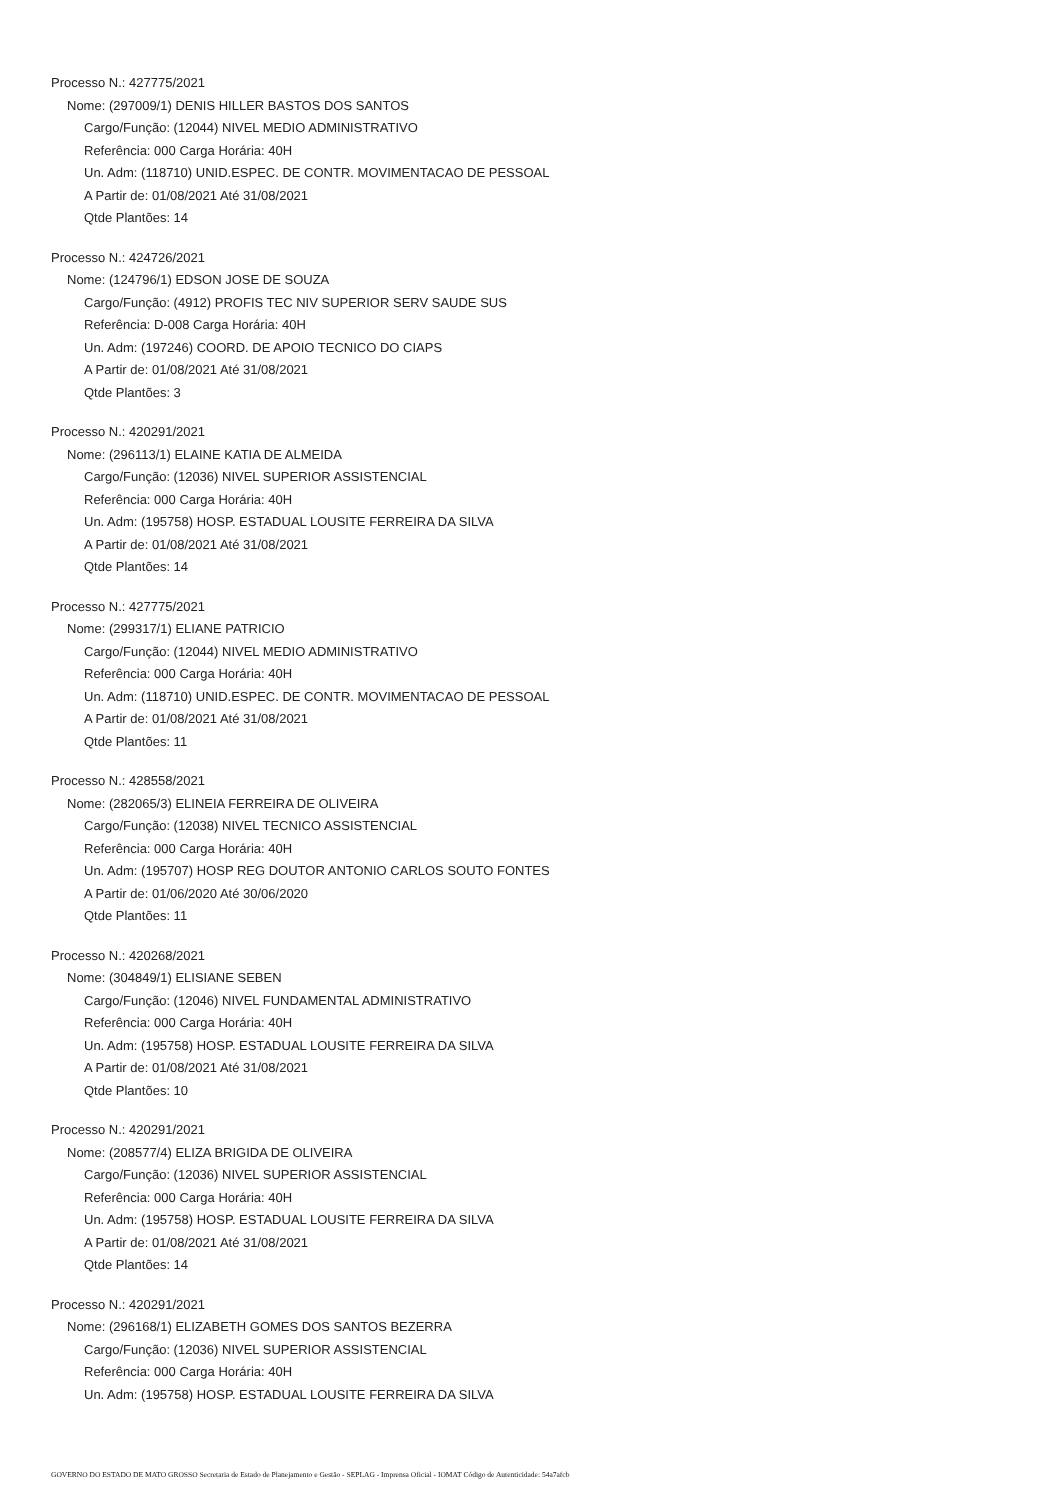Processo N.: 427775/2021
Nome: (297009/1) DENIS HILLER BASTOS DOS SANTOS
Cargo/Função: (12044) NIVEL MEDIO ADMINISTRATIVO
Referência: 000 Carga Horária: 40H
Un. Adm: (118710) UNID.ESPEC. DE CONTR. MOVIMENTACAO DE PESSOAL
A Partir de: 01/08/2021 Até 31/08/2021
Qtde Plantões: 14
Processo N.: 424726/2021
Nome: (124796/1) EDSON JOSE DE SOUZA
Cargo/Função: (4912) PROFIS TEC NIV SUPERIOR SERV SAUDE SUS
Referência: D-008 Carga Horária: 40H
Un. Adm: (197246) COORD. DE APOIO TECNICO DO CIAPS
A Partir de: 01/08/2021 Até 31/08/2021
Qtde Plantões: 3
Processo N.: 420291/2021
Nome: (296113/1) ELAINE KATIA DE ALMEIDA
Cargo/Função: (12036) NIVEL SUPERIOR ASSISTENCIAL
Referência: 000 Carga Horária: 40H
Un. Adm: (195758) HOSP. ESTADUAL LOUSITE FERREIRA DA SILVA
A Partir de: 01/08/2021 Até 31/08/2021
Qtde Plantões: 14
Processo N.: 427775/2021
Nome: (299317/1) ELIANE PATRICIO
Cargo/Função: (12044) NIVEL MEDIO ADMINISTRATIVO
Referência: 000 Carga Horária: 40H
Un. Adm: (118710) UNID.ESPEC. DE CONTR. MOVIMENTACAO DE PESSOAL
A Partir de: 01/08/2021 Até 31/08/2021
Qtde Plantões: 11
Processo N.: 428558/2021
Nome: (282065/3) ELINEIA FERREIRA DE OLIVEIRA
Cargo/Função: (12038) NIVEL TECNICO ASSISTENCIAL
Referência: 000 Carga Horária: 40H
Un. Adm: (195707) HOSP REG DOUTOR ANTONIO CARLOS SOUTO FONTES
A Partir de: 01/06/2020 Até 30/06/2020
Qtde Plantões: 11
Processo N.: 420268/2021
Nome: (304849/1) ELISIANE SEBEN
Cargo/Função: (12046) NIVEL FUNDAMENTAL ADMINISTRATIVO
Referência: 000 Carga Horária: 40H
Un. Adm: (195758) HOSP. ESTADUAL LOUSITE FERREIRA DA SILVA
A Partir de: 01/08/2021 Até 31/08/2021
Qtde Plantões: 10
Processo N.: 420291/2021
Nome: (208577/4) ELIZA BRIGIDA DE OLIVEIRA
Cargo/Função: (12036) NIVEL SUPERIOR ASSISTENCIAL
Referência: 000 Carga Horária: 40H
Un. Adm: (195758) HOSP. ESTADUAL LOUSITE FERREIRA DA SILVA
A Partir de: 01/08/2021 Até 31/08/2021
Qtde Plantões: 14
Processo N.: 420291/2021
Nome: (296168/1) ELIZABETH GOMES DOS SANTOS BEZERRA
Cargo/Função: (12036) NIVEL SUPERIOR ASSISTENCIAL
Referência: 000 Carga Horária: 40H
Un. Adm: (195758) HOSP. ESTADUAL LOUSITE FERREIRA DA SILVA
GOVERNO DO ESTADO DE MATO GROSSO Secretaria de Estado de Planejamento e Gestão - SEPLAG - Imprensa Oficial - IOMAT Código de Autenticidade: 54a7afcb